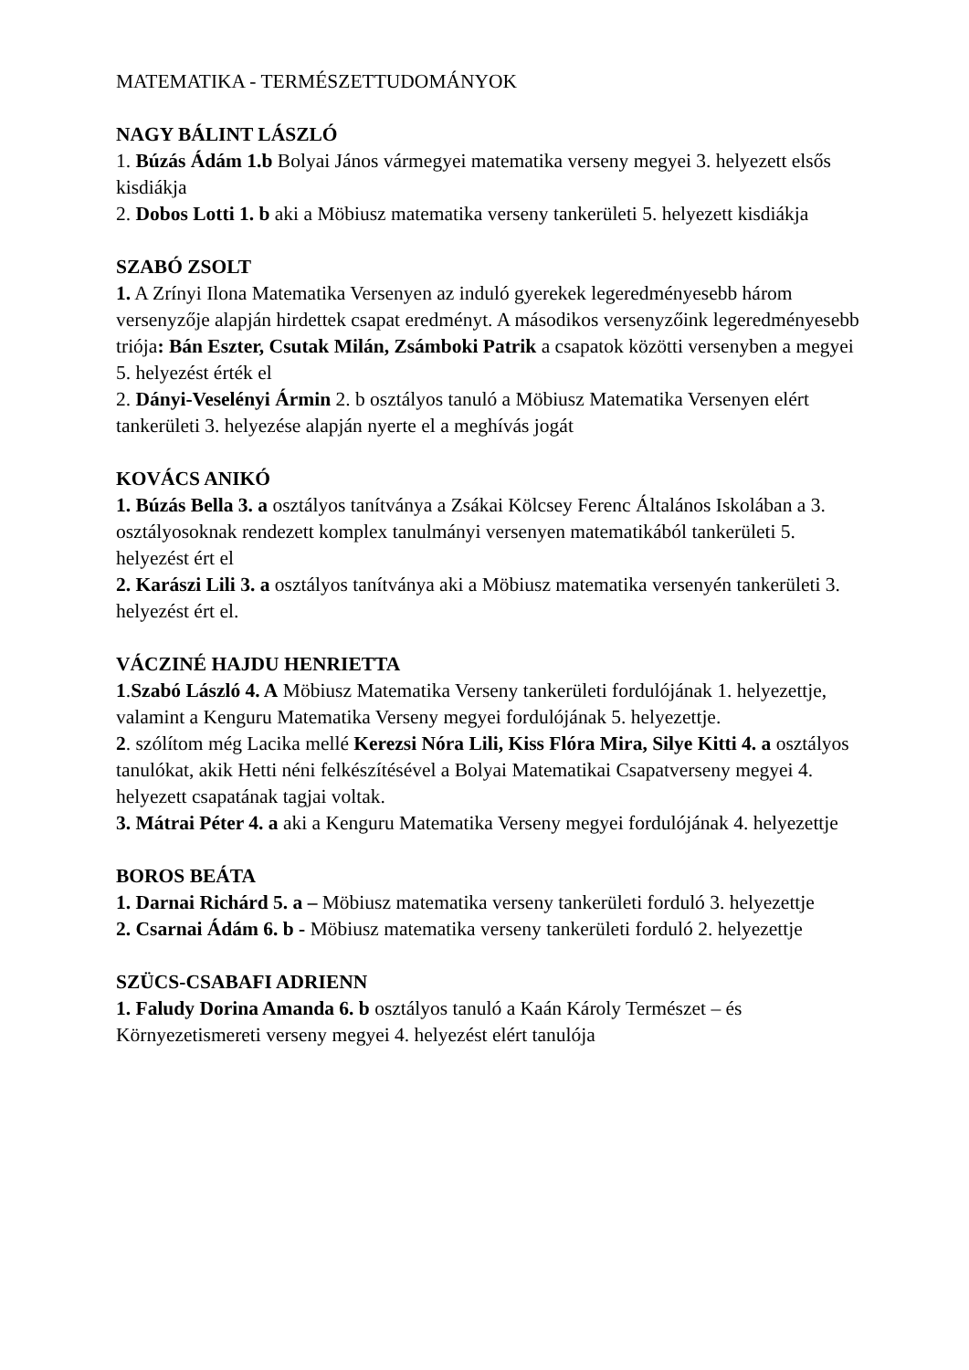MATEMATIKA - TERMÉSZETTUDOMÁNYOK
NAGY BÁLINT LÁSZLÓ
1. Búzás Ádám 1.b Bolyai János vármegyei matematika verseny megyei 3. helyezett elsős kisdiákja
2. Dobos Lotti 1. b aki a Möbiusz matematika verseny tankerületi 5. helyezett kisdiákja
SZABÓ ZSOLT
1. A Zrínyi Ilona Matematika Versenyen az induló gyerekek legeredményesebb három versenyzője alapján hirdettek csapat eredményt. A másodikos versenyzőink legeredményesebb triója: Bán Eszter, Csutak Milán, Zsámboki Patrik a csapatok közötti versenyben a megyei 5. helyezést érték el
2. Dányi-Veselényi Ármin 2. b osztályos tanuló a Möbiusz Matematika Versenyen elért tankerületi 3. helyezése alapján nyerte el a meghívás jogát
KOVÁCS ANIKÓ
1. Búzás Bella 3. a osztályos tanítványa a Zsákai Kölcsey Ferenc Általános Iskolában a 3. osztályosoknak rendezett komplex tanulmányi versenyen matematikából tankerületi 5. helyezést ért el
2. Karászi Lili 3. a osztályos tanítványa aki a Möbiusz matematika versenyén tankerületi 3. helyezést ért el.
VÁCZINÉ HAJDU HENRIETTA
1.Szabó László 4. A Möbiusz Matematika Verseny tankerületi fordulójának 1. helyezettje, valamint a Kenguru Matematika Verseny megyei fordulójának 5. helyezettje.
2. szólítom még Lacika mellé Kerezsi Nóra Lili, Kiss Flóra Mira, Silye Kitti 4. a osztályos tanulókat, akik Hetti néni felkészítésével a Bolyai Matematikai Csapatverseny megyei 4. helyezett csapatának tagjai voltak.
3. Mátrai Péter 4. a aki a Kenguru Matematika Verseny megyei fordulójának 4. helyezettje
BOROS BEÁTA
1. Darnai Richárd 5. a – Möbiusz matematika verseny tankerületi forduló 3. helyezettje
2. Csarnai Ádám 6. b - Möbiusz matematika verseny tankerületi forduló 2. helyezettje
SZÜCS-CSABAFI ADRIENN
1. Faludy Dorina Amanda 6. b osztályos tanuló a Kaán Károly Természet – és Környezetismereti verseny megyei 4. helyezést elért tanulója